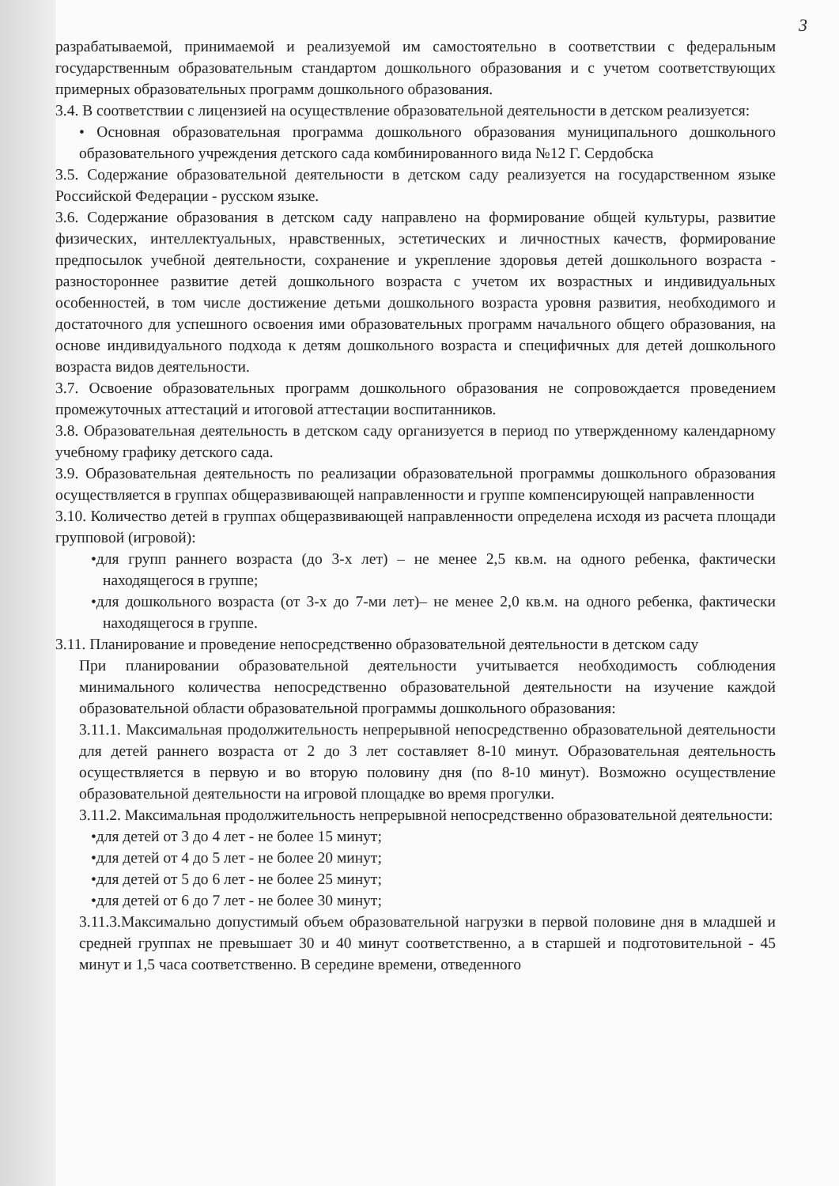3
разрабатываемой, принимаемой и реализуемой им самостоятельно в соответствии с федеральным государственным образовательным стандартом дошкольного образования и с учетом соответствующих примерных образовательных программ дошкольного образования.
3.4. В соответствии с лицензией на осуществление образовательной деятельности в детском реализуется:
• Основная образовательная программа дошкольного образования муниципального дошкольного образовательного учреждения детского сада комбинированного вида №12 Г. Сердобска
3.5. Содержание образовательной деятельности в детском саду реализуется на государственном языке Российской Федерации - русском языке.
3.6. Содержание образования в детском саду направлено на формирование общей культуры, развитие физических, интеллектуальных, нравственных, эстетических и личностных качеств, формирование предпосылок учебной деятельности, сохранение и укрепление здоровья детей дошкольного возраста - разностороннее развитие детей дошкольного возраста с учетом их возрастных и индивидуальных особенностей, в том числе достижение детьми дошкольного возраста уровня развития, необходимого и достаточного для успешного освоения ими образовательных программ начального общего образования, на основе индивидуального подхода к детям дошкольного возраста и специфичных для детей дошкольного возраста видов деятельности.
3.7. Освоение образовательных программ дошкольного образования не сопровождается проведением промежуточных аттестаций и итоговой аттестации воспитанников.
3.8. Образовательная деятельность в детском саду организуется в период по утвержденному календарному учебному графику детского сада.
3.9. Образовательная деятельность по реализации образовательной программы дошкольного образования осуществляется в группах общеразвивающей направленности и группе компенсирующей направленности
3.10. Количество детей в группах общеразвивающей направленности определена исходя из расчета площади групповой (игровой):
•для групп раннего возраста (до 3-х лет) – не менее 2,5 кв.м. на одного ребенка, фактически находящегося в группе;
•для дошкольного возраста (от 3-х до 7-ми лет)– не менее 2,0 кв.м. на одного ребенка, фактически находящегося в группе.
3.11. Планирование и проведение непосредственно образовательной деятельности в детском саду
При планировании образовательной деятельности учитывается необходимость соблюдения минимального количества непосредственно образовательной деятельности на изучение каждой образовательной области образовательной программы дошкольного образования:
3.11.1. Максимальная продолжительность непрерывной непосредственно образовательной деятельности для детей раннего возраста от 2 до 3 лет составляет 8-10 минут. Образовательная деятельность осуществляется в первую и во вторую половину дня (по 8-10 минут). Возможно осуществление образовательной деятельности на игровой площадке во время прогулки.
3.11.2. Максимальная продолжительность непрерывной непосредственно образовательной деятельности:
•для детей от 3 до 4 лет - не более 15 минут;
•для детей от 4 до 5 лет - не более 20 минут;
•для детей от 5 до 6 лет - не более 25 минут;
•для детей от 6 до 7 лет - не более 30 минут;
3.11.3.Максимально допустимый объем образовательной нагрузки в первой половине дня в младшей и средней группах не превышает 30 и 40 минут соответственно, а в старшей и подготовительной - 45 минут и 1,5 часа соответственно. В середине времени, отведенного